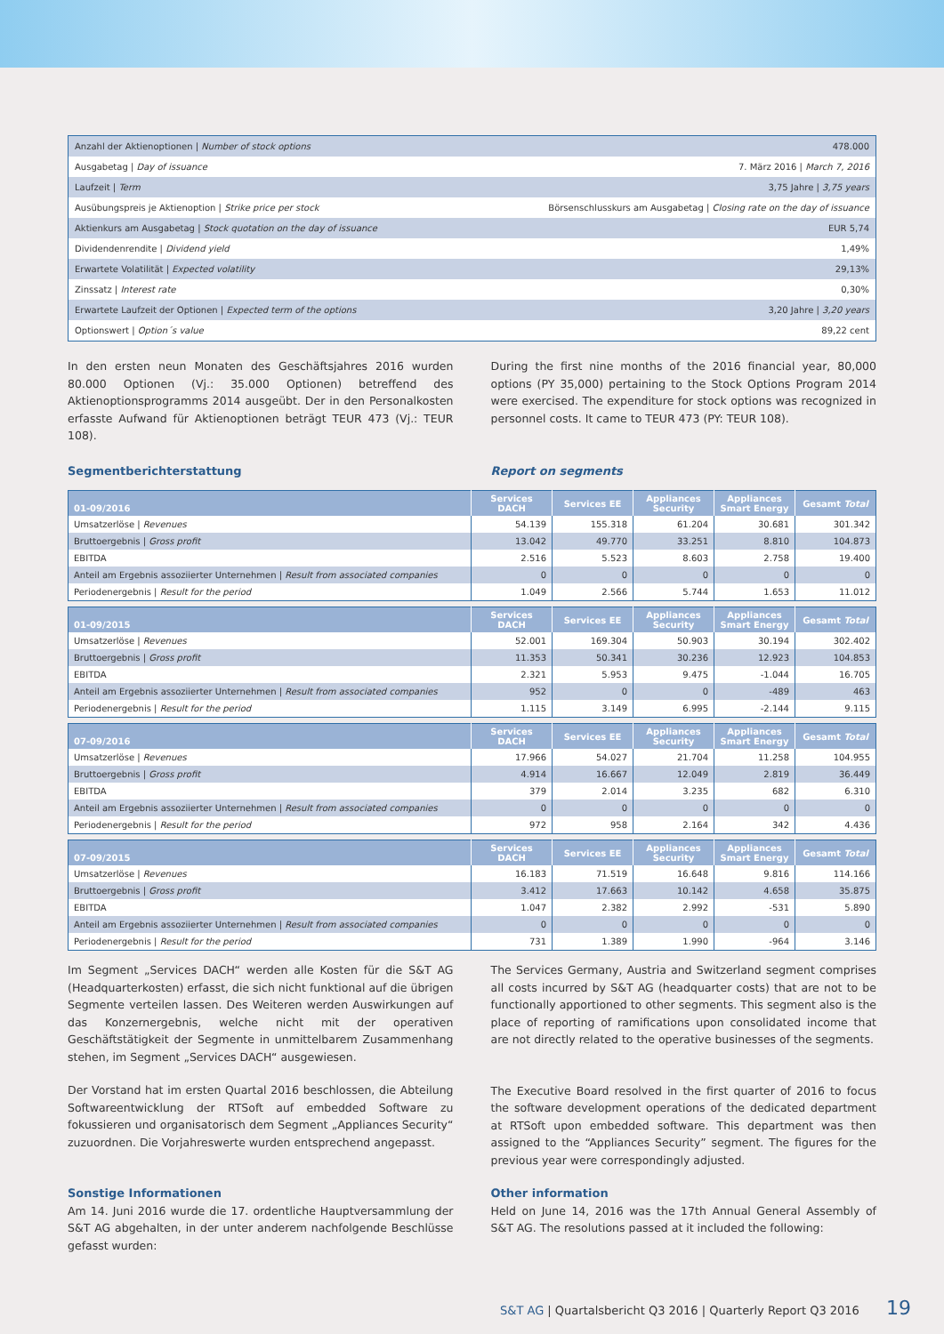| Anzahl der Aktienoptionen / Number of stock options | 478.000 |
| Ausgabetag / Day of issuance | 7. März 2016 / March 7, 2016 |
| Laufzeit / Term | 3,75 Jahre / 3,75 years |
| Ausübungspreis je Aktienoption / Strike price per stock | Börsenschlusskurs am Ausgabetag / Closing rate on the day of issuance |
| Aktienkurs am Ausgabetag / Stock quotation on the day of issuance | EUR 5,74 |
| Dividendenrendite / Dividend yield | 1,49% |
| Erwartete Volatilität / Expected volatility | 29,13% |
| Zinssatz / Interest rate | 0,30% |
| Erwartete Laufzeit der Optionen / Expected term of the options | 3,20 Jahre / 3,20 years |
| Optionswert / Option´s value | 89,22 cent |
In den ersten neun Monaten des Geschäftsjahres 2016 wurden 80.000 Optionen (Vj.: 35.000 Optionen) betreffend des Aktienoptionsprogramms 2014 ausgeübt. Der in den Personalkosten erfasste Aufwand für Aktienoptionen beträgt TEUR 473 (Vj.: TEUR 108).
During the first nine months of the 2016 financial year, 80,000 options (PY 35,000) pertaining to the Stock Options Program 2014 were exercised. The expenditure for stock options was recognized in personnel costs. It came to TEUR 473 (PY: TEUR 108).
Segmentberichterstattung Report on segments
| 01-09/2016 | Services DACH | Services EE | Appliances Security | Appliances Smart Energy | Gesamt Total |
| --- | --- | --- | --- | --- | --- |
| Umsatzerlöse / Revenues | 54.139 | 155.318 | 61.204 | 30.681 | 301.342 |
| Bruttoergebnis / Gross profit | 13.042 | 49.770 | 33.251 | 8.810 | 104.873 |
| EBITDA | 2.516 | 5.523 | 8.603 | 2.758 | 19.400 |
| Anteil am Ergebnis assoziierter Unternehmen / Result from associated companies | 0 | 0 | 0 | 0 | 0 |
| Periodenergebnis / Result for the period | 1.049 | 2.566 | 5.744 | 1.653 | 11.012 |
| 01-09/2015 | Services DACH | Services EE | Appliances Security | Appliances Smart Energy | Gesamt Total |
| --- | --- | --- | --- | --- | --- |
| Umsatzerlöse / Revenues | 52.001 | 169.304 | 50.903 | 30.194 | 302.402 |
| Bruttoergebnis / Gross profit | 11.353 | 50.341 | 30.236 | 12.923 | 104.853 |
| EBITDA | 2.321 | 5.953 | 9.475 | -1.044 | 16.705 |
| Anteil am Ergebnis assoziierter Unternehmen / Result from associated companies | 952 | 0 | 0 | -489 | 463 |
| Periodenergebnis / Result for the period | 1.115 | 3.149 | 6.995 | -2.144 | 9.115 |
| 07-09/2016 | Services DACH | Services EE | Appliances Security | Appliances Smart Energy | Gesamt Total |
| --- | --- | --- | --- | --- | --- |
| Umsatzerlöse / Revenues | 17.966 | 54.027 | 21.704 | 11.258 | 104.955 |
| Bruttoergebnis / Gross profit | 4.914 | 16.667 | 12.049 | 2.819 | 36.449 |
| EBITDA | 379 | 2.014 | 3.235 | 682 | 6.310 |
| Anteil am Ergebnis assoziierter Unternehmen / Result from associated companies | 0 | 0 | 0 | 0 | 0 |
| Periodenergebnis / Result for the period | 972 | 958 | 2.164 | 342 | 4.436 |
| 07-09/2015 | Services DACH | Services EE | Appliances Security | Appliances Smart Energy | Gesamt Total |
| --- | --- | --- | --- | --- | --- |
| Umsatzerlöse / Revenues | 16.183 | 71.519 | 16.648 | 9.816 | 114.166 |
| Bruttoergebnis / Gross profit | 3.412 | 17.663 | 10.142 | 4.658 | 35.875 |
| EBITDA | 1.047 | 2.382 | 2.992 | -531 | 5.890 |
| Anteil am Ergebnis assoziierter Unternehmen / Result from associated companies | 0 | 0 | 0 | 0 | 0 |
| Periodenergebnis / Result for the period | 731 | 1.389 | 1.990 | -964 | 3.146 |
Im Segment „Services DACH“ werden alle Kosten für die S&T AG (Headquarterkosten) erfasst, die sich nicht funktional auf die übrigen Segmente verteilen lassen. Des Weiteren werden Auswirkungen auf das Konzernergebnis, welche nicht mit der operativen Geschäftstätigkeit der Segmente in unmittelbarem Zusammenhang stehen, im Segment „Services DACH“ ausgewiesen.
Der Vorstand hat im ersten Quartal 2016 beschlossen, die Abteilung Softwareentwicklung der RTSoft auf embedded Software zu fokussieren und organisatorisch dem Segment „Appliances Security“ zuzuordnen. Die Vorjahreswerte wurden entsprechend angepasst.
Sonstige Informationen
Am 14. Juni 2016 wurde die 17. ordentliche Hauptversammlung der S&T AG abgehalten, in der unter anderem nachfolgende Beschlüsse gefasst wurden:
The Services Germany, Austria and Switzerland segment comprises all costs incurred by S&T AG (headquarter costs) that are not to be functionally apportioned to other segments. This segment also is the place of reporting of ramifications upon consolidated income that are not directly related to the operative businesses of the segments.
The Executive Board resolved in the first quarter of 2016 to focus the software development operations of the dedicated department at RTSoft upon embedded software. This department was then assigned to the “Appliances Security” segment. The figures for the previous year were correspondingly adjusted.
Other information
Held on June 14, 2016 was the 17th Annual General Assembly of S&T AG. The resolutions passed at it included the following:
S&T AG | Quartalsbericht Q3 2016 | Quarterly Report Q3 2016 19